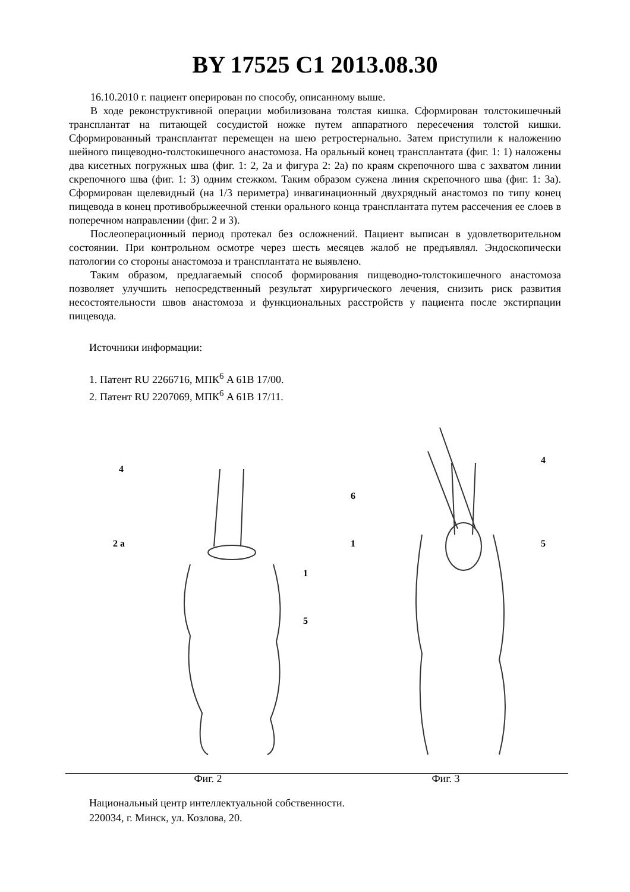BY 17525 C1 2013.08.30
16.10.2010 г. пациент оперирован по способу, описанному выше.
В ходе реконструктивной операции мобилизована толстая кишка. Сформирован толстокишечный трансплантат на питающей сосудистой ножке путем аппаратного пересечения толстой кишки. Сформированный трансплантат перемещен на шею ретростернально. Затем приступили к наложению шейного пищеводно-толстокишечного анастомоза. На оральный конец трансплантата (фиг. 1: 1) наложены два кисетных погружных шва (фиг. 1: 2, 2а и фигура 2: 2а) по краям скрепочного шва с захватом линии скрепочного шва (фиг. 1: 3) одним стежком. Таким образом сужена линия скрепочного шва (фиг. 1: 3а). Сформирован щелевидный (на 1/3 периметра) инвагинационный двухрядный анастомоз по типу конец пищевода в конец противобрыжеечной стенки орального конца трансплантата путем рассечения ее слоев в поперечном направлении (фиг. 2 и 3).
Послеоперационный период протекал без осложнений. Пациент выписан в удовлетворительном состоянии. При контрольном осмотре через шесть месяцев жалоб не предъявлял. Эндоскопически патологии со стороны анастомоза и трансплантата не выявлено.
Таким образом, предлагаемый способ формирования пищеводно-толстокишечного анастомоза позволяет улучшить непосредственный результат хирургического лечения, снизить риск развития несостоятельности швов анастомоза и функциональных расстройств у пациента после экстирпации пищевода.
Источники информации:
1. Патент RU 2266716, МПК<sup>6</sup> A 61B 17/00.
2. Патент RU 2207069, МПК<sup>6</sup> A 61B 17/11.
4
2 а
1
5
Фиг. 2
6
4
1
5
Фиг. 3
Национальный центр интеллектуальной собственности.
220034, г. Минск, ул. Козлова, 20.